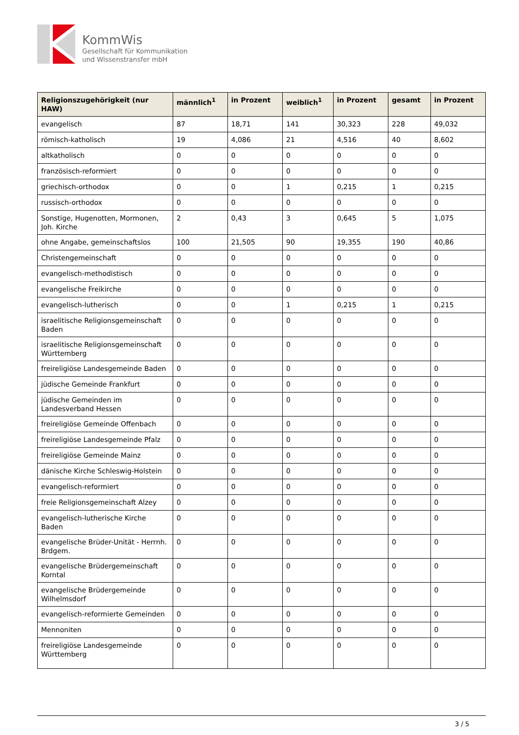KommWis
Gesellschaft für Kommunikation
und Wissenstransfer mbH
| Religionszugehörigkeit (nur HAW) | männlich<sup>1</sup> | in Prozent | weiblich<sup>1</sup> | in Prozent | gesamt | in Prozent |
| --- | --- | --- | --- | --- | --- | --- |
| evangelisch | 87 | 18,71 | 141 | 30,323 | 228 | 49,032 |
| römisch-katholisch | 19 | 4,086 | 21 | 4,516 | 40 | 8,602 |
| altkatholisch | 0 | 0 | 0 | 0 | 0 | 0 |
| französisch-reformiert | 0 | 0 | 0 | 0 | 0 | 0 |
| griechisch-orthodox | 0 | 0 | 1 | 0,215 | 1 | 0,215 |
| russisch-orthodox | 0 | 0 | 0 | 0 | 0 | 0 |
| Sonstige, Hugenotten, Mormonen, Joh. Kirche | 2 | 0,43 | 3 | 0,645 | 5 | 1,075 |
| ohne Angabe, gemeinschaftslos | 100 | 21,505 | 90 | 19,355 | 190 | 40,86 |
| Christengemeinschaft | 0 | 0 | 0 | 0 | 0 | 0 |
| evangelisch-methodistisch | 0 | 0 | 0 | 0 | 0 | 0 |
| evangelische Freikirche | 0 | 0 | 0 | 0 | 0 | 0 |
| evangelisch-lutherisch | 0 | 0 | 1 | 0,215 | 1 | 0,215 |
| israelitische Religionsgemeinschaft Baden | 0 | 0 | 0 | 0 | 0 | 0 |
| israelitische Religionsgemeinschaft Württemberg | 0 | 0 | 0 | 0 | 0 | 0 |
| freireligiöse Landesgemeinde Baden | 0 | 0 | 0 | 0 | 0 | 0 |
| jüdische Gemeinde Frankfurt | 0 | 0 | 0 | 0 | 0 | 0 |
| jüdische Gemeinden im Landesverband Hessen | 0 | 0 | 0 | 0 | 0 | 0 |
| freireligiöse Gemeinde Offenbach | 0 | 0 | 0 | 0 | 0 | 0 |
| freireligiöse Landesgemeinde Pfalz | 0 | 0 | 0 | 0 | 0 | 0 |
| freireligiöse Gemeinde Mainz | 0 | 0 | 0 | 0 | 0 | 0 |
| dänische Kirche Schleswig-Holstein | 0 | 0 | 0 | 0 | 0 | 0 |
| evangelisch-reformiert | 0 | 0 | 0 | 0 | 0 | 0 |
| freie Religionsgemeinschaft Alzey | 0 | 0 | 0 | 0 | 0 | 0 |
| evangelisch-lutherische Kirche Baden | 0 | 0 | 0 | 0 | 0 | 0 |
| evangelische Brüder-Unität - Herrnh. Brdgem. | 0 | 0 | 0 | 0 | 0 | 0 |
| evangelische Brüdergemeinschaft Korntal | 0 | 0 | 0 | 0 | 0 | 0 |
| evangelische Brüdergemeinde Wilhelmsdorf | 0 | 0 | 0 | 0 | 0 | 0 |
| evangelisch-reformierte Gemeinden | 0 | 0 | 0 | 0 | 0 | 0 |
| Mennoniten | 0 | 0 | 0 | 0 | 0 | 0 |
| freireligiöse Landesgemeinde Württemberg | 0 | 0 | 0 | 0 | 0 | 0 |
3 / 5